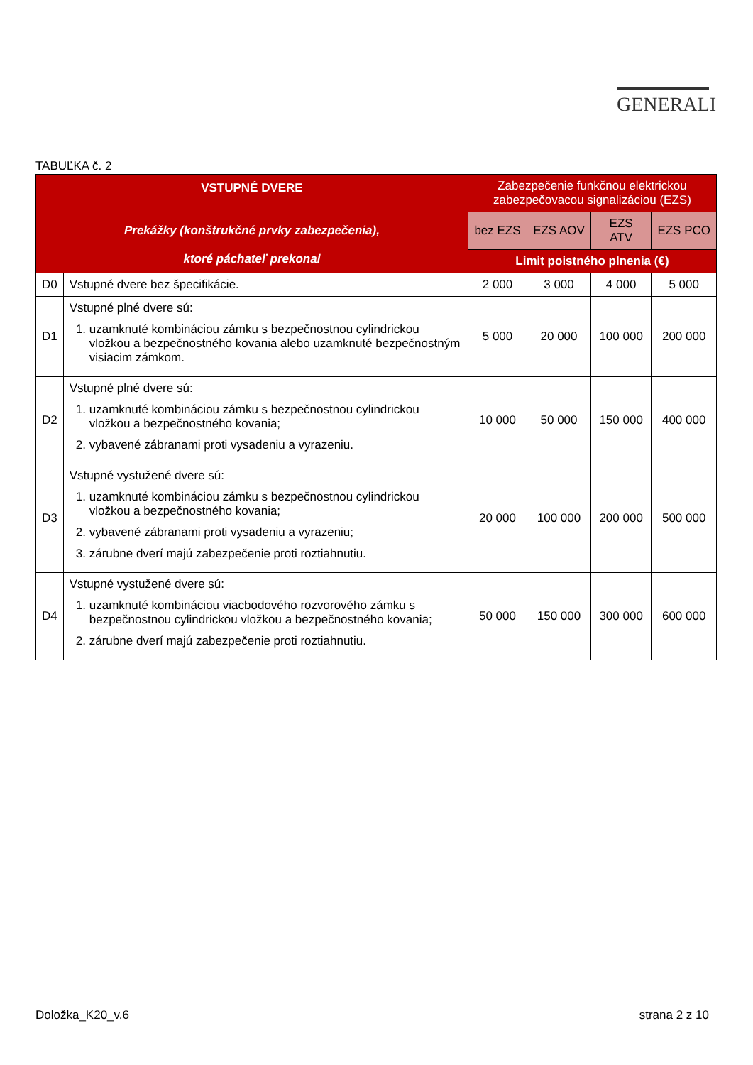GENERALI
TABUĽKA č. 2
| VSTUPNÉ DVERE Prekážky (konštrukčné prvky zabezpečenia), ktoré páchateľ prekonal | | Zabezpečenie funkčnou elektrickou zabezpečovacou signalizáciou (EZS) | | | |
| --- | --- | --- | --- | --- | --- |
| | | bez EZS | EZS AOV | EZS ATV | EZS PCO |
| | | Limit poistného plnenia (€) | | | |
| D0 | Vstupné dvere bez špecifikácie. | 2 000 | 3 000 | 4 000 | 5 000 |
| D1 | Vstupné plné dvere sú: 1. uzamknuté kombináciou zámku s bezpečnostnou cylindrickou vložkou a bezpečnostného kovania alebo uzamknuté bezpečnostným visiacim zámkom. | 5 000 | 20 000 | 100 000 | 200 000 |
| D2 | Vstupné plné dvere sú: 1. uzamknuté kombináciou zámku s bezpečnostnou cylindrickou vložkou a bezpečnostného kovania; 2. vybavené zábranami proti vysadeniu a vyrazeniu. | 10 000 | 50 000 | 150 000 | 400 000 |
| D3 | Vstupné vystužené dvere sú: 1. uzamknuté kombináciou zámku s bezpečnostnou cylindrickou vložkou a bezpečnostného kovania; 2. vybavené zábranami proti vysadeniu a vyrazeniu; 3. zárubne dverí majú zabezpečenie proti roztiahnutiu. | 20 000 | 100 000 | 200 000 | 500 000 |
| D4 | Vstupné vystužené dvere sú: 1. uzamknuté kombináciou viacbodového rozvorového zámku s bezpečnostnou cylindrickou vložkou a bezpečnostného kovania; 2. zárubne dverí majú zabezpečenie proti roztiahnutiu. | 50 000 | 150 000 | 300 000 | 600 000 |
Doložka_K20_v.6 strana 2 z 10